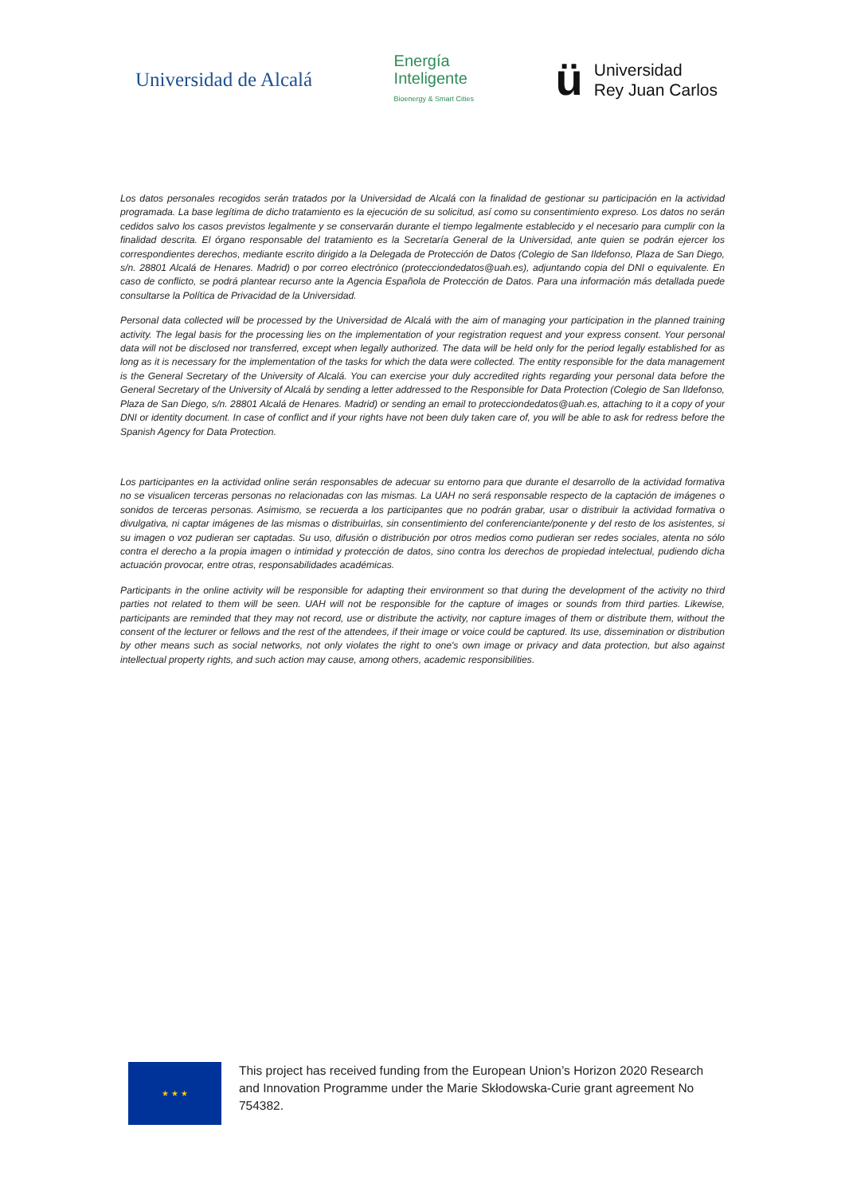Universidad de Alcalá
Energía
Inteligente
Bioenergy & Smart Cities
ü
Universidad
Rey Juan Carlos
Los datos personales recogidos serán tratados por la Universidad de Alcalá con la finalidad de gestionar su participación en la actividad programada. La base legítima de dicho tratamiento es la ejecución de su solicitud, así como su consentimiento expreso. Los datos no serán cedidos salvo los casos previstos legalmente y se conservarán durante el tiempo legalmente establecido y el necesario para cumplir con la finalidad descrita. El órgano responsable del tratamiento es la Secretaría General de la Universidad, ante quien se podrán ejercer los correspondientes derechos, mediante escrito dirigido a la Delegada de Protección de Datos (Colegio de San Ildefonso, Plaza de San Diego, s/n. 28801 Alcalá de Henares. Madrid) o por correo electrónico (protecciondedatos@uah.es), adjuntando copia del DNI o equivalente. En caso de conflicto, se podrá plantear recurso ante la Agencia Española de Protección de Datos. Para una información más detallada puede consultarse la Política de Privacidad de la Universidad.
Personal data collected will be processed by the Universidad de Alcalá with the aim of managing your participation in the planned training activity. The legal basis for the processing lies on the implementation of your registration request and your express consent. Your personal data will not be disclosed nor transferred, except when legally authorized. The data will be held only for the period legally established for as long as it is necessary for the implementation of the tasks for which the data were collected. The entity responsible for the data management is the General Secretary of the University of Alcalá. You can exercise your duly accredited rights regarding your personal data before the General Secretary of the University of Alcalá by sending a letter addressed to the Responsible for Data Protection (Colegio de San Ildefonso, Plaza de San Diego, s/n. 28801 Alcalá de Henares. Madrid) or sending an email to protecciondedatos@uah.es, attaching to it a copy of your DNI or identity document. In case of conflict and if your rights have not been duly taken care of, you will be able to ask for redress before the Spanish Agency for Data Protection.
Los participantes en la actividad online serán responsables de adecuar su entorno para que durante el desarrollo de la actividad formativa no se visualicen terceras personas no relacionadas con las mismas. La UAH no será responsable respecto de la captación de imágenes o sonidos de terceras personas. Asimismo, se recuerda a los participantes que no podrán grabar, usar o distribuir la actividad formativa o divulgativa, ni captar imágenes de las mismas o distribuirlas, sin consentimiento del conferenciante/ponente y del resto de los asistentes, si su imagen o voz pudieran ser captadas. Su uso, difusión o distribución por otros medios como pudieran ser redes sociales, atenta no sólo contra el derecho a la propia imagen o intimidad y protección de datos, sino contra los derechos de propiedad intelectual, pudiendo dicha actuación provocar, entre otras, responsabilidades académicas.
Participants in the online activity will be responsible for adapting their environment so that during the development of the activity no third parties not related to them will be seen. UAH will not be responsible for the capture of images or sounds from third parties. Likewise, participants are reminded that they may not record, use or distribute the activity, nor capture images of them or distribute them, without the consent of the lecturer or fellows and the rest of the attendees, if their image or voice could be captured. Its use, dissemination or distribution by other means such as social networks, not only violates the right to one's own image or privacy and data protection, but also against intellectual property rights, and such action may cause, among others, academic responsibilities.
★ ★ ★
This project has received funding from the European Union’s Horizon 2020 Research and Innovation Programme under the Marie Skłodowska-Curie grant agreement No 754382.